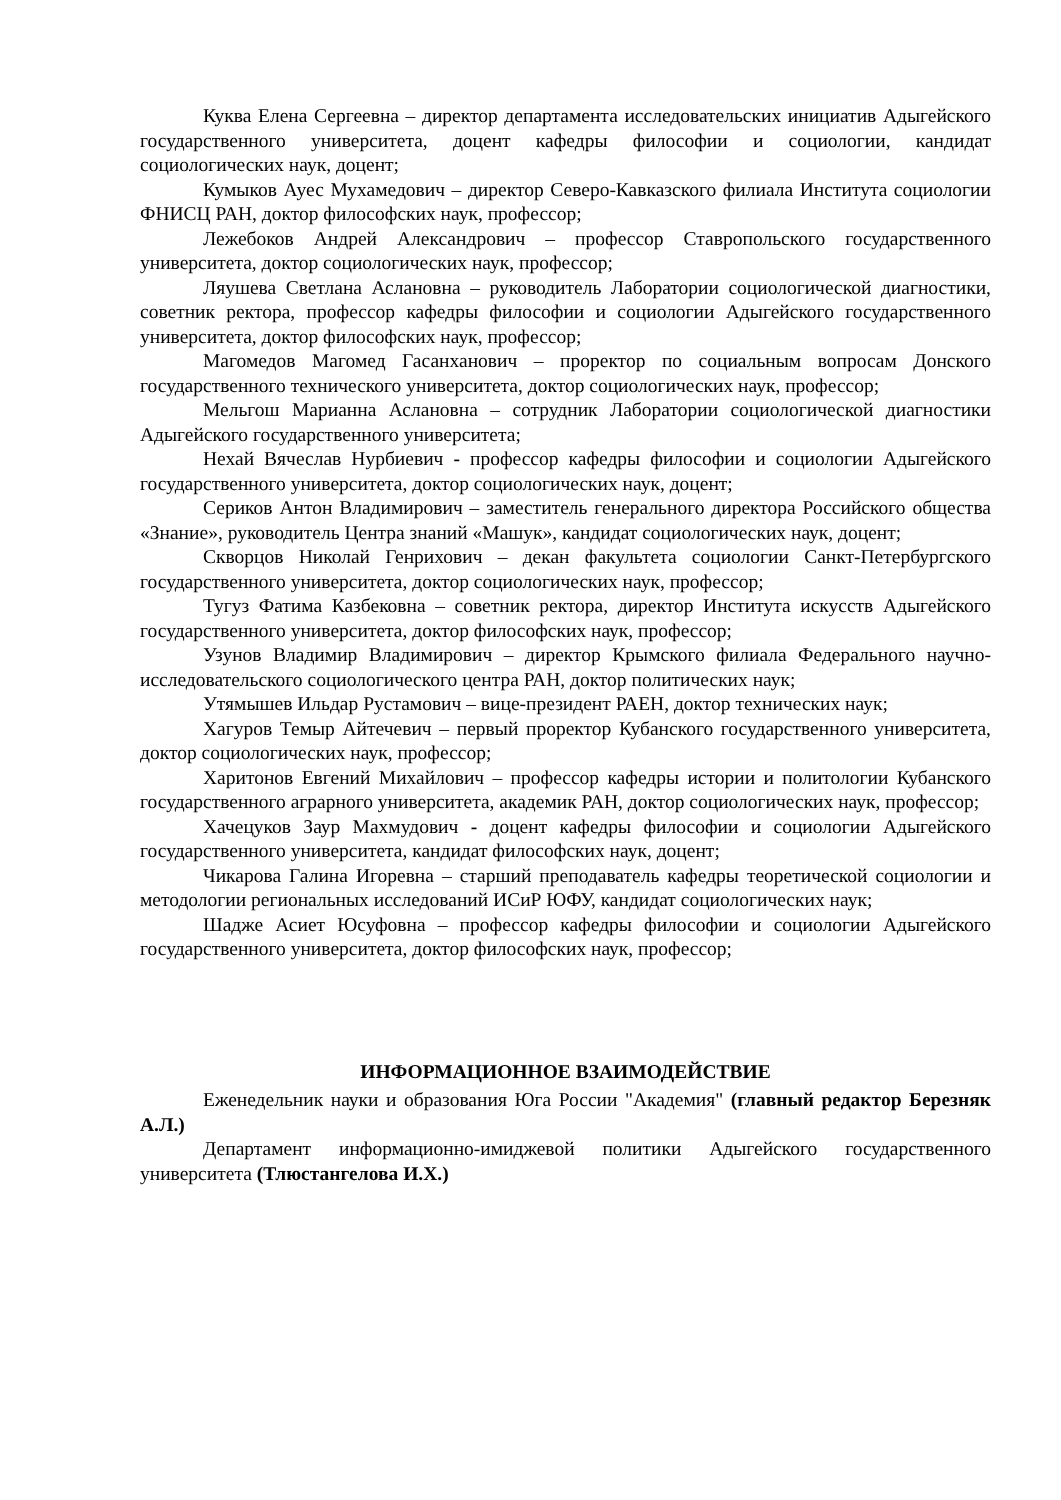Куква Елена Сергеевна – директор департамента исследовательских инициатив Адыгейского государственного университета, доцент кафедры философии и социологии, кандидат социологических наук, доцент;
Кумыков Ауес Мухамедович – директор Северо-Кавказского филиала Института социологии ФНИСЦ РАН, доктор философских наук, профессор;
Лежебоков Андрей Александрович – профессор Ставропольского государственного университета, доктор социологических наук, профессор;
Ляушева Светлана Аслановна – руководитель Лаборатории социологической диагностики, советник ректора, профессор кафедры философии и социологии Адыгейского государственного университета, доктор философских наук, профессор;
Магомедов Магомед Гасанханович – проректор по социальным вопросам Донского государственного технического университета, доктор социологических наук, профессор;
Мельгош Марианна Аслановна – сотрудник Лаборатории социологической диагностики Адыгейского государственного университета;
Нехай Вячеслав Нурбиевич - профессор кафедры философии и социологии Адыгейского государственного университета, доктор социологических наук, доцент;
Сериков Антон Владимирович – заместитель генерального директора Российского общества «Знание», руководитель Центра знаний «Машук», кандидат социологических наук, доцент;
Скворцов Николай Генрихович – декан факультета социологии Санкт-Петербургского государственного университета, доктор социологических наук, профессор;
Тугуз Фатима Казбековна – советник ректора, директор Института искусств Адыгейского государственного университета, доктор философских наук, профессор;
Узунов Владимир Владимирович – директор Крымского филиала Федерального научно-исследовательского социологического центра РАН, доктор политических наук;
Утямышев Ильдар Рустамович – вице-президент РАЕН, доктор технических наук;
Хагуров Темыр Айтечевич – первый проректор Кубанского государственного университета, доктор социологических наук, профессор;
Харитонов Евгений Михайлович – профессор кафедры истории и политологии Кубанского государственного аграрного университета, академик РАН, доктор социологических наук, профессор;
Хачецуков Заур Махмудович - доцент кафедры философии и социологии Адыгейского государственного университета, кандидат философских наук, доцент;
Чикарова Галина Игоревна – старший преподаватель кафедры теоретической социологии и методологии региональных исследований ИСиР ЮФУ, кандидат социологических наук;
Шадже Асиет Юсуфовна – профессор кафедры философии и социологии Адыгейского государственного университета, доктор философских наук, профессор;
ИНФОРМАЦИОННОЕ ВЗАИМОДЕЙСТВИЕ
Еженедельник науки и образования Юга России "Академия" (главный редактор Березняк А.Л.)
Департамент информационно-имиджевой политики Адыгейского государственного университета (Тлюстангелова И.Х.)